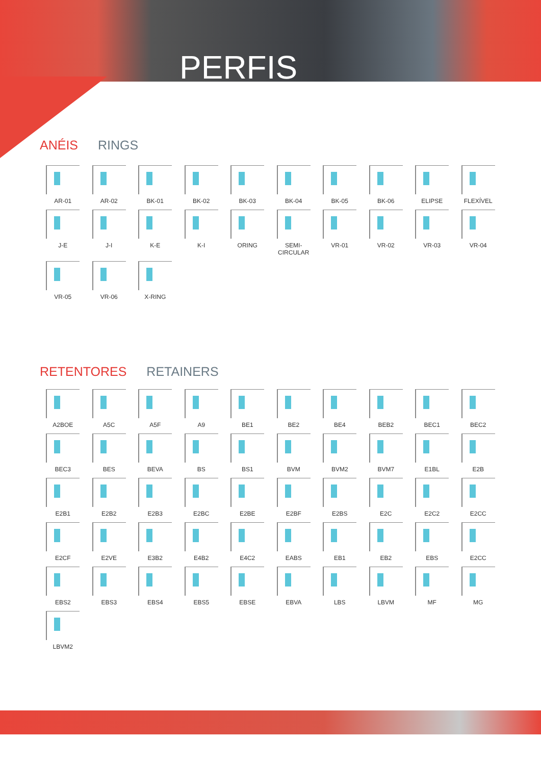PERFIS
ANÉIS RINGS
AR-01
AR-02
BK-01
BK-02
BK-03
BK-04
BK-05
BK-06
ELIPSE
FLEXÍVEL
J-E
J-I
K-E
K-I
ORING
SEMI-CIRCULAR
VR-01
VR-02
VR-03
VR-04
VR-05
VR-06
X-RING
RETENTORES RETAINERS
A2BOE
A5C
A5F
A9
BE1
BE2
BE4
BEB2
BEC1
BEC2
BEC3
BES
BEVA
BS
BS1
BVM
BVM2
BVM7
E1BL
E2B
E2B1
E2B2
E2B3
E2BC
E2BE
E2BF
E2BS
E2C
E2C2
E2CC
E2CF
E2VE
E3B2
E4B2
E4C2
EABS
EB1
EB2
EBS
E2CC
EBS2
EBS3
EBS4
EBS5
EBSE
EBVA
LBS
LBVM
MF
MG
LBVM2